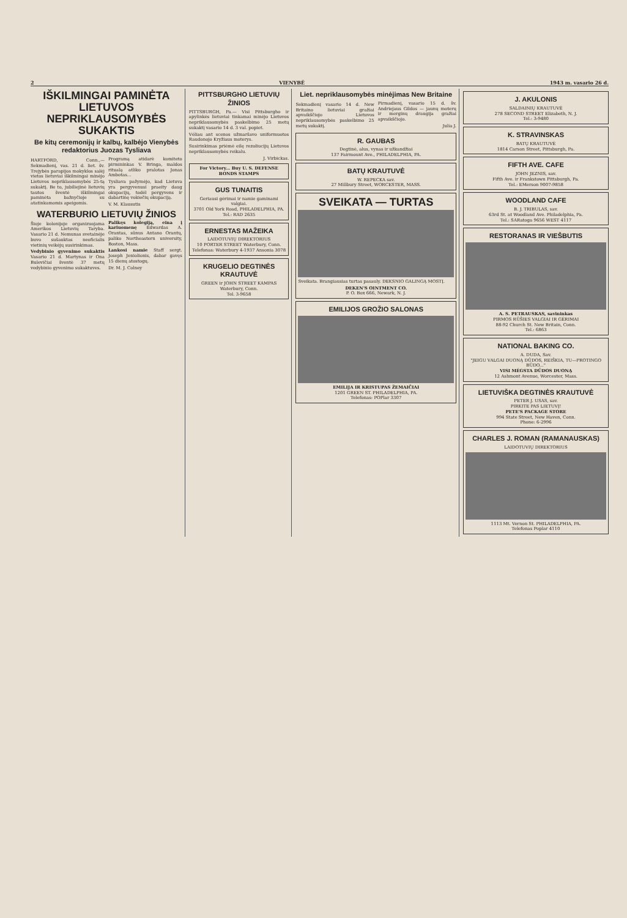2 VIENYBĖ 1943 m. vasario 26 d.
IŠKILMINGAI PAMINĖTA LIETUVOS NEPRIKLAUSOMYBĖS SUKAKTIS
Be kitų ceremonijų ir kalbų, kalbėjo Vienybės redaktorius Juozas Tysliava
HARTFORD, Conn.,— Sekmadienį, vas. 21 d. liet. šv. Trejybės parapijos mokyklos salėj vietos lietuviai iškilmingai minėjo Lietuvos nepriklausomybės 25-tą sukaktį. Be to, jubiliejinė lietuvių tautos šventė iškilmingai paminėta bažnyčioje su atatinkamomis apeigomis.
Programą atidarė komiteto pirmininkas V. Bringa, maldos ritualą atliko pralotas Jonas Ambotas...
Tysliava pažymėjo, kad Lietuva yra pergyvenusi praeity daug okupacijų, todėl pergyvens ir dabartinę vokiečių okupaciją.
V. M. Klausutis
WATERBURIO LIETUVIŲ ŽINIOS
Šioje kolonijoje organizuojama Amerikos Lietuvių Taryba. Vasario 21 d. Nemunas svetainėje buvo sušauktas neoficialis vietinių veikėjų susirinkimas.
Vedybinio gyvenimo sukaktis Vasario 21 d. Martynas ir Ona Bulevičiai šventė 37 metų vedybinio gyvenimo sukaktuves.
Palikęs kolegiją, eina į kariuomenę Edwardas A. Orantas, sūnus Antano Orantų, paliko Northeastern university, Boston, Mass.
Lankosi namie Staff sergt. Joseph Jeniolionis, dabar gavęs 15 dienų atostogų.
Dr. M. J. Colney
PITTSBURGHO LIETUVIŲ ŽINIOS
PITTSBURGH, Pa.— Visi Pittsburgho ir apylinkės lietuviai tinkamai minėjo Lietuvos nepriklausomybės paskelbimo 25 metų sukaktį vasario 14 d. 3 val. popiet.
Vėliau ant scenos užmaršavo uniformuotos Raudonojo Kryžiaus moterys.
Susirinkimas priėmė eilę rezoliucijų Lietuvos nepriklausomybės reikalu.
J. Virbickas.
For Victory... Buy U. S. DEFENSE BONDS STAMPS
GUS TUNAITIS
Geriausi gėrimai ir namie gaminami valgiai.
3701 Old York Road, PHILADELPHIA, PA.
Tel.: RAD 2635
ERNESTAS MAŽEIKA
LAIDOTUVIŲ DIREKTORIUS
10 PORTER STREET Waterbury, Conn.
Telefonas: Waterbury 4-1937 Ansonia 3078
KRUGELIO DEGTINĖS KRAUTUVĖ
GREEN ir JOHN STREET KAMPAS Waterbury, Conn.
Tel. 3-9658
Liet. nepriklausomybės minėjimas New Britaine
Sekmadienį vasario 14 d. New Britaino lietuviai gražiai apvaikščiojo Lietuvos nepriklausomybės paskelbimo 25 metų sukaktį.
Pirmadienį, vasario 15 d. šv. Andriejaus Gildos — jaunų moterų ir merginų draugija gražiai apvaikščiojo.
Julia J.
R. GAUBAS
Degtinė, alus, vynas ir užkandžiai
137 Fairmount Ave., PHILADELPHIA, PA.
BATŲ KRAUTUVĖ
W. REPECKA sav.
27 Millbury Street, WORCESTER, MASS.
SVEIKATA — TURTAS
Sveikata. Brangiausias turtas pasauly. DEKSNIO GALINGĄ MOSTĮ.
DEKEN'S OINTMENT CO.
P. O. Box 666, Newark, N. J.
EMILIJOS GROŽIO SALONAS
EMILIJA IR KRISTUPAS ŽEMAIČIAI
1201 GREEN ST. PHILADELPHIA, PA.
Telefonas: POPlar 3307
J. AKULONIS
SALDAINIŲ KRAUTUVĖ
278 SECOND STREET Elizabeth, N. J.
Tel.: 3-9480
K. STRAVINSKAS
BATŲ KRAUTUVĖ
1814 Carson Street, Pittsburgh, Pa.
FIFTH AVE. CAFE
JOHN JEZNIS, sav.
Fifth Ave. ir Frankstown Pittsburgh, Pa.
Tel.: EMerson 9007-9858
WOODLAND CAFE
B. J. TRIBULAS, sav.
63rd St. at Woodland Ave. Philadelphia, Pa.
Tel.: SARatoga 9656 WEST 4117
RESTORANAS IR VIEŠBUTIS
A. S. PETRAUSKAS, savininkas
PIRMOS RŪŠIES VALGIAI IR GĖRIMAI
88-92 Church St. New Britain, Conn.
Tel.: 6863
NATIONAL BAKING CO.
A. DUDA, Sav.
"JEIGU VALGAI DUONĄ DŪDOS, REIŠKIA, TU—PROTINGO BŪDO..."
VISI MĖGSTA DŪDOS DUONĄ
12 Ashmont Avenue, Worcester, Mass.
LIETUVIŠKA DEGTINĖS KRAUTUVĖ
PETER J. USAS, sav.
PIRKITE PAS LIETUVĮ!
PETE'S PACKAGE STORE
994 State Street, New Haven, Conn.
Phone: 6-2996
CHARLES J. ROMAN (RAMANAUSKAS)
LAIDOTUVIŲ DIREKTORIUS
1113 Mt. Vernon St. PHILADELPHIA, PA.
Telefonas Poplar 4110